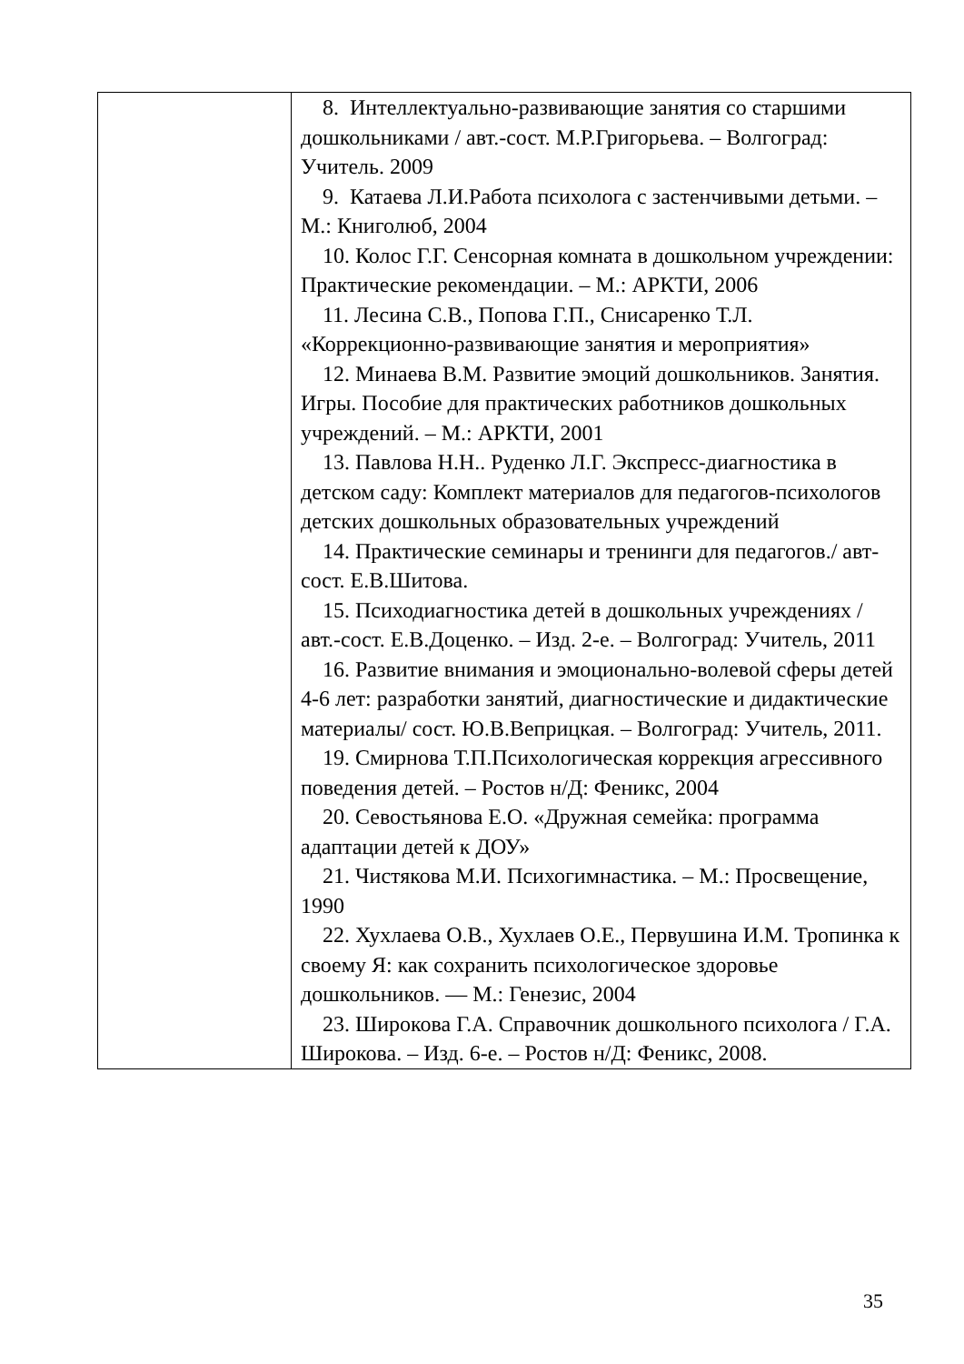| | 8. Интеллектуально-развивающие занятия со старшими дошкольниками / авт.-сост. М.Р.Григорьева. – Волгоград: Учитель. 2009 9. Катаева Л.И.Работа психолога с застенчивыми детьми. – М.: Книголюб, 2004 10. Колос Г.Г. Сенсорная комната в дошкольном учреждении: Практические рекомендации. – М.: АРКТИ, 2006 11. Лесина С.В., Попова Г.П., Снисаренко Т.Л. «Коррекционно-развивающие занятия и мероприятия» 12. Минаева В.М. Развитие эмоций дошкольников. Занятия. Игры. Пособие для практических работников дошкольных учреждений. – М.: АРКТИ, 2001 13. Павлова Н.Н.. Руденко Л.Г. Экспресс-диагностика в детском саду: Комплект материалов для педагогов-психологов детских дошкольных образовательных учреждений 14. Практические семинары и тренинги для педагогов./ авт- сост. Е.В.Шитова. 15. Психодиагностика детей в дошкольных учреждениях / авт.-сост. Е.В.Доценко. – Изд. 2-е. – Волгоград: Учитель, 2011 16. Развитие внимания и эмоционально-волевой сферы детей 4-6 лет: разработки занятий, диагностические и дидактические материалы/ сост. Ю.В.Веприцкая. – Волгоград: Учитель, 2011. 19. Смирнова Т.П.Психологическая коррекция агрессивного поведения детей. – Ростов н/Д: Феникс, 2004 20. Севостьянова Е.О. «Дружная семейка: программа адаптации детей к ДОУ» 21. Чистякова М.И. Психогимнастика. – М.: Просвещение, 1990 22. Хухлаева О.В., Хухлаев О.Е., Первушина И.М. Тропинка к своему Я: как сохранить психологическое здоровье дошкольников. — М.: Генезис, 2004 23. Широкова Г.А. Справочник дошкольного психолога / Г.А. Широкова. – Изд. 6-е. – Ростов н/Д: Феникс, 2008. |
35